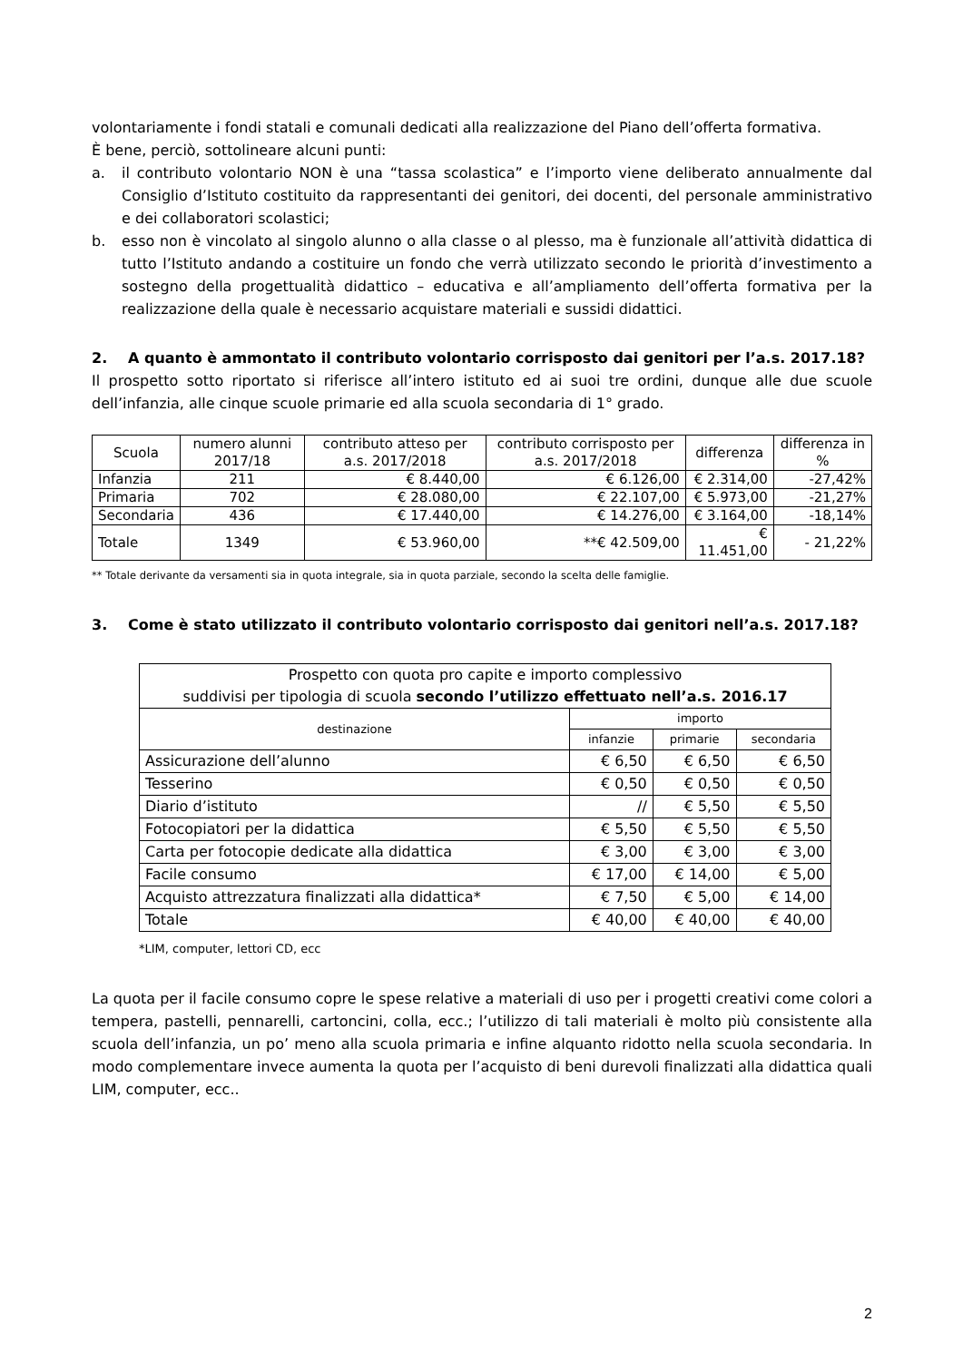volontariamente i fondi statali e comunali dedicati alla realizzazione del Piano dell’offerta formativa.
È bene, perciò, sottolineare alcuni punti:
a. il contributo volontario NON è una “tassa scolastica” e l’importo viene deliberato annualmente dal Consiglio d’Istituto costituito da rappresentanti dei genitori, dei docenti, del personale amministrativo e dei collaboratori scolastici;
b. esso non è vincolato al singolo alunno o alla classe o al plesso, ma è funzionale all’attività didattica di tutto l’Istituto andando a costituire un fondo che verrà utilizzato secondo le priorità d’investimento a sostegno della progettualità didattico – educativa e all’ampliamento dell’offerta formativa per la realizzazione della quale è necessario acquistare materiali e sussidi didattici.
2. A quanto è ammontato il contributo volontario corrisposto dai genitori per l’a.s. 2017.18?
Il prospetto sotto riportato si riferisce all’intero istituto ed ai suoi tre ordini, dunque alle due scuole dell’infanzia, alle cinque scuole primarie ed alla scuola secondaria di 1° grado.
| Scuola | numero alunni 2017/18 | contributo atteso per a.s. 2017/2018 | contributo corrisposto per a.s. 2017/2018 | differenza | differenza in % |
| --- | --- | --- | --- | --- | --- |
| Infanzia | 211 | € 8.440,00 | € 6.126,00 | € 2.314,00 | -27,42% |
| Primaria | 702 | € 28.080,00 | € 22.107,00 | € 5.973,00 | -21,27% |
| Secondaria | 436 | € 17.440,00 | € 14.276,00 | € 3.164,00 | -18,14% |
| Totale | 1349 | € 53.960,00 | **€ 42.509,00 | € 11.451,00 | - 21,22% |
** Totale derivante da versamenti sia in quota integrale, sia in quota parziale, secondo la scelta delle famiglie.
3. Come è stato utilizzato il contributo volontario corrisposto dai genitori nell’a.s. 2017.18?
| Prospetto con quota pro capite e importo complessivo suddivisi per tipologia di scuola secondo l’utilizzo effettuato nell’a.s. 2016.17 | | | |
| destinazione | importo | | |
| | infanzie | primarie | secondaria |
| Assicurazione dell’alunno | € 6,50 | € 6,50 | € 6,50 |
| Tesserino | € 0,50 | € 0,50 | € 0,50 |
| Diario d’istituto | // | € 5,50 | € 5,50 |
| Fotocopiatori per la didattica | € 5,50 | € 5,50 | € 5,50 |
| Carta per fotocopie dedicate alla didattica | € 3,00 | € 3,00 | € 3,00 |
| Facile consumo | € 17,00 | € 14,00 | € 5,00 |
| Acquisto attrezzatura finalizzati alla didattica* | € 7,50 | € 5,00 | € 14,00 |
| Totale | € 40,00 | € 40,00 | € 40,00 |
*LIM, computer, lettori CD, ecc
La quota per il facile consumo copre le spese relative a materiali di uso per i progetti creativi come colori a tempera, pastelli, pennarelli, cartoncini, colla, ecc.; l’utilizzo di tali materiali è molto più consistente alla scuola dell’infanzia, un po’ meno alla scuola primaria e infine alquanto ridotto nella scuola secondaria. In modo complementare invece aumenta la quota per l’acquisto di beni durevoli finalizzati alla didattica quali LIM, computer, ecc..
2